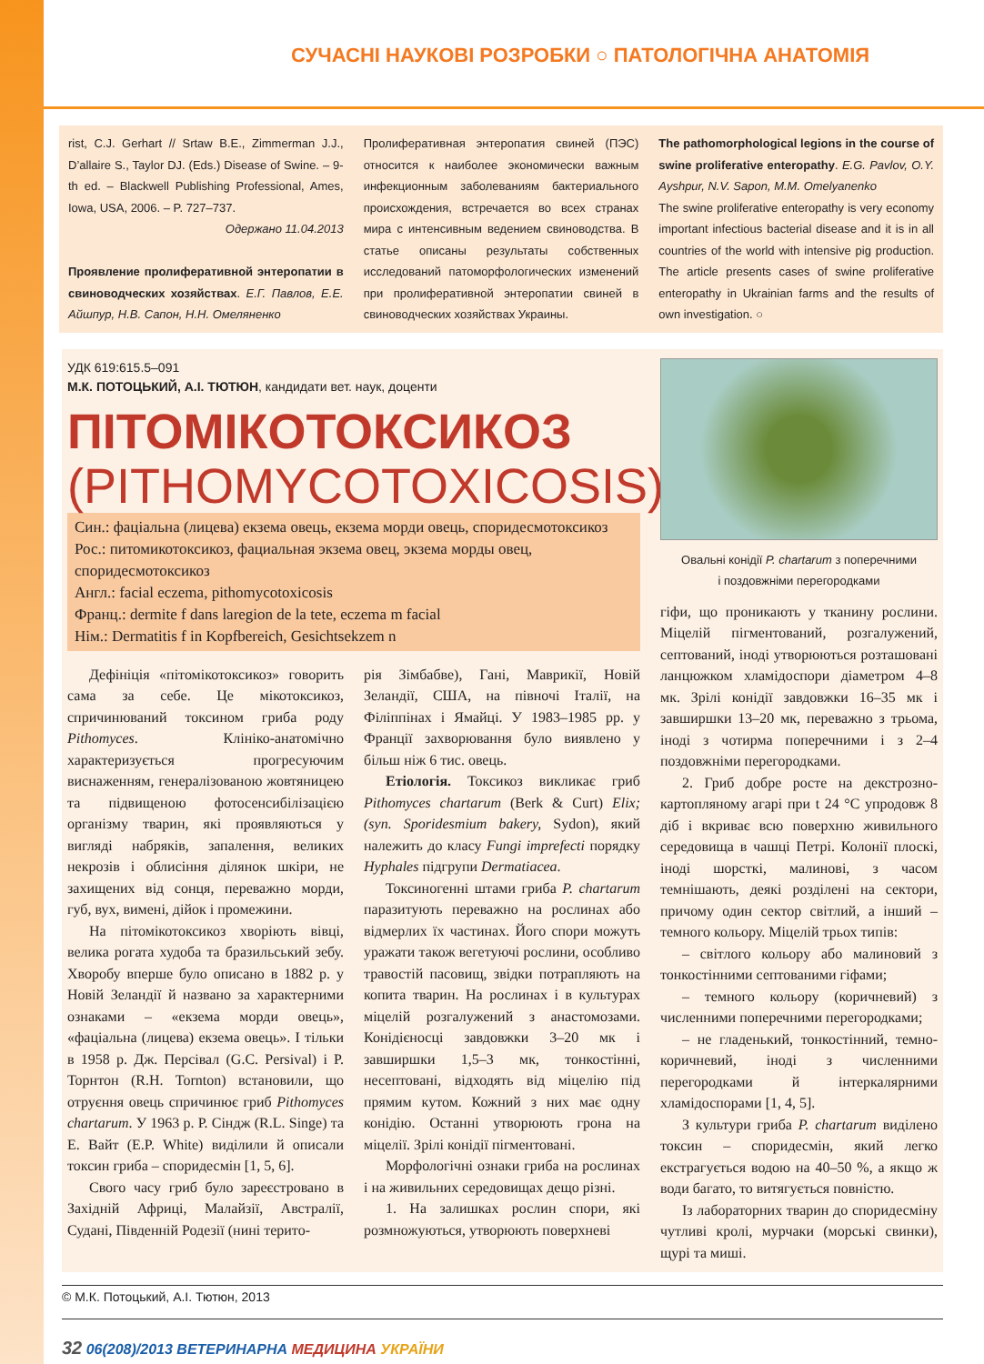СУЧАСНІ НАУКОВІ РОЗРОБКИ ○ ПАТОЛОГІЧНА АНАТОМІЯ
rist, C.J. Gerhart // Srtaw B.E., Zimmerman J.J., D’allaire S., Taylor DJ. (Eds.) Disease of Swine. – 9-th ed. – Blackwell Publishing Professional, Ames, Iowa, USA, 2006. – P. 727–737.
Одержано 11.04.2013
Проявление пролиферативной энтеропатии в свиноводческих хозяйствах. Е.Г. Павлов, Е.Е. Айшпур, Н.В. Сапон, Н.Н. Омеляненко
Пролиферативная энтеропатия свиней (ПЭС) относится к наиболее экономически важным инфекционным заболеваниям бактериального происхождения, встречается во всех странах мира с интенсивным ведением свиноводства. В статье описаны результаты собственных исследований патоморфологических изменений при пролиферативной энтеропатии свиней в свиноводческих хозяйствах Украины.
The pathomorphological legions in the course of swine proliferative enteropathy. E.G. Pavlov, O.Y. Ayshpur, N.V. Sapon, M.M. Omelyanenko
The swine proliferative enteropathy is very economy important infectious bacterial disease and it is in all countries of the world with intensive pig production. The article presents cases of swine proliferative enteropathy in Ukrainian farms and the results of own investigation. ○
УДК 619:615.5–091
М.К. ПОТОЦЬКИЙ, А.І. ТЮТЮН, кандидати вет. наук, доценти
ПІТОМІКОТОКСИКОЗ
(PITHOMYCOTOXICOSIS)
Син.: фаціальна (лицева) екзема овець, екзема морди овець, споридесмотоксикоз
Рос.: питомикотоксикоз, фациальная экзема овец, экзема морды овец, споридесмотоксикоз
Англ.: facial eczema, pithomycotoxicosis
Франц.: dermite f dans laregion de la tete, eczema m facial
Нім.: Dermatitis f in Kopfbereich, Gesichtsekzem n
Дефініція «пітомікотоксикоз» говорить сама за себе. Це мікотоксикоз, спричинюваний токсином гриба роду Pithomyces. Клініко-анатомічно характеризується прогресуючим виснаженням, генералізованою жовтяницею та підвищеною фотосенсибілізацією організму тварин, які проявляються у вигляді набряків, запалення, великих некрозів і облисіння ділянок шкіри, не захищених від сонця, переважно морди, губ, вух, вимені, дійок і промежини.
На пітомікотоксикоз хворіють вівці, велика рогата худоба та бразильський зебу. Хворобу вперше було описано в 1882 р. у Новій Зеландії й названо за характерними ознаками – «екзема морди овець», «фаціальна (лицева) екзема овець». І тільки в 1958 р. Дж. Персівал (G.C. Persival) і Р. Торнтон (R.H. Tornton) встановили, що отруєння овець спричинює гриб Pithomyces chartarum. У 1963 р. Р. Сіндж (R.L. Singe) та Е. Вайт (E.P. White) виділили й описали токсин гриба – споридесмін [1, 5, 6].
Свого часу гриб було зареєстровано в Західній Африці, Малайзії, Австралії, Судані, Південній Родезії (нині терито-
рія Зімбабве), Гані, Маврикії, Новій Зеландії, США, на півночі Італії, на Філіппінах і Ямайці. У 1983–1985 рр. у Франції захворювання було виявлено у більш ніж 6 тис. овець.
Етіологія. Токсикоз викликає гриб Pithomyces chartarum (Berk & Curt) Elix; (syn. Sporidesmium bakery, Sydon), який належить до класу Fungi imprefecti порядку Hyphales підгрупи Dermatiacea.
Токсиногенні штами гриба P. chartarum паразитують переважно на рослинах або відмерлих їх частинах. Його спори можуть уражати також вегетуючі рослини, особливо травостій пасовищ, звідки потрапляють на копита тварин. На рослинах і в культурах міцелій розгалужений з анастомозами. Конідієносці завдовжки 3–20 мк і завширшки 1,5–3 мк, тонкостінні, несептовані, відходять від міцелію під прямим кутом. Кожний з них має одну конідію. Останні утворюють грона на міцелії. Зрілі конідії пігментовані.
Морфологічні ознаки гриба на рослинах і на живильних середовищах дещо різні.
1. На залишках рослин спори, які розмножуються, утворюють поверхневі
Овальні конідії P. chartarum з поперечними
і поздовжніми перегородками
гіфи, що проникають у тканину рослини. Міцелій пігментований, розгалужений, септований, іноді утворюються розташовані ланцюжком хламідоспори діаметром 4–8 мк. Зрілі конідії завдовжки 16–35 мк і завширшки 13–20 мк, переважно з трьома, іноді з чотирма поперечними і з 2–4 поздовжніми перегородками.
2. Гриб добре росте на декстрозно-картопляному агарі при t 24 °С упродовж 8 діб і вкриває всю поверхню живильного середовища в чашці Петрі. Колонії плоскі, іноді шорсткі, малинові, з часом темнішають, деякі розділені на сектори, причому один сектор світлий, а інший – темного кольору. Міцелій трьох типів:
– світлого кольору або малиновий з тонкостінними септованими гіфами;
– темного кольору (коричневий) з численними поперечними перегородками;
– не гладенький, тонкостінний, темно-коричневий, іноді з численними перегородками й інтеркалярними хламідоспорами [1, 4, 5].
З культури гриба P. chartarum виділено токсин – споридесмін, який легко екстрагується водою на 40–50 %, а якщо ж води багато, то витягується повністю.
Із лабораторних тварин до споридесміну чутливі кролі, мурчаки (морські свинки), щурі та миші.
© М.К. Потоцький, А.І. Тютюн, 2013
32 06(208)/2013 ВЕТЕРИНАРНА МЕДИЦИНА УКРАЇНИ